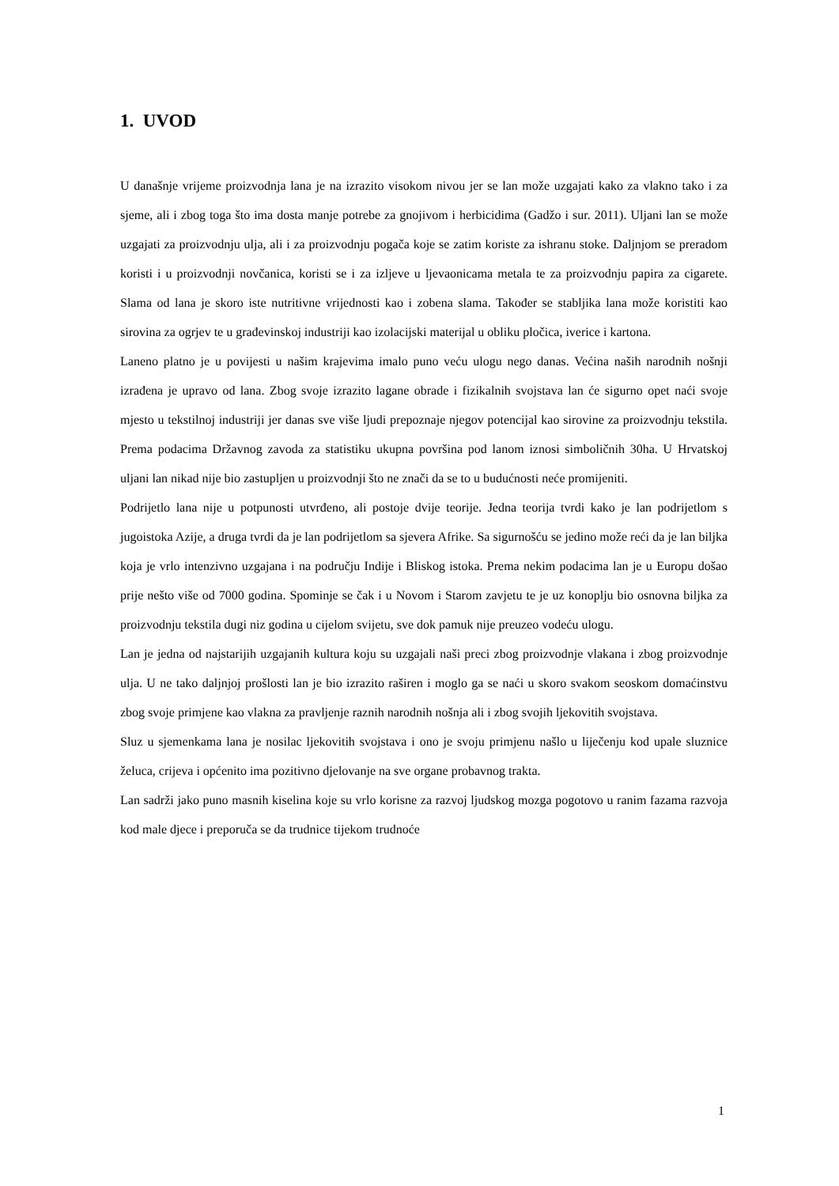1. UVOD
U današnje vrijeme proizvodnja lana je na izrazito visokom nivou jer se lan može uzgajati kako za vlakno tako i za sjeme, ali i zbog toga što ima dosta manje potrebe za gnojivom i herbicidima (Gadžo i sur. 2011). Uljani lan se može uzgajati za proizvodnju ulja, ali i za proizvodnju pogača koje se zatim koriste za ishranu stoke. Daljnjom se preradom koristi i u proizvodnji novčanica, koristi se i za izljeve u ljevaonicama metala te za proizvodnju papira za cigarete. Slama od lana je skoro iste nutritivne vrijednosti kao i zobena slama. Također se stabljika lana može koristiti kao sirovina za ogrjev te u građevinskoj industriji kao izolacijski materijal u obliku pločica, iverice i kartona.
Laneno platno je u povijesti u našim krajevima imalo puno veću ulogu nego danas. Većina naših narodnih nošnji izrađena je upravo od lana. Zbog svoje izrazito lagane obrade i fizikalnih svojstava lan će sigurno opet naći svoje mjesto u tekstilnoj industriji jer danas sve više ljudi prepoznaje njegov potencijal kao sirovine za proizvodnju tekstila. Prema podacima Državnog zavoda za statistiku ukupna površina pod lanom iznosi simboličnih 30ha. U Hrvatskoj uljani lan nikad nije bio zastupljen u proizvodnji što ne znači da se to u budućnosti neće promijeniti.
Podrijetlo lana nije u potpunosti utvrđeno, ali postoje dvije teorije. Jedna teorija tvrdi kako je lan podrijetlom s jugoistoka Azije, a druga tvrdi da je lan podrijetlom sa sjevera Afrike. Sa sigurnošću se jedino može reći da je lan biljka koja je vrlo intenzivno uzgajana i na području Indije i Bliskog istoka. Prema nekim podacima lan je u Europu došao prije nešto više od 7000 godina. Spominje se čak i u Novom i Starom zavjetu te je uz konoplju bio osnovna biljka za proizvodnju tekstila dugi niz godina u cijelom svijetu, sve dok pamuk nije preuzeo vodeću ulogu.
Lan je jedna od najstarijih uzgajanih kultura koju su uzgajali naši preci zbog proizvodnje vlakana i zbog proizvodnje ulja. U ne tako daljnjoj prošlosti lan je bio izrazito raširen i moglo ga se naći u skoro svakom seoskom domaćinstvu zbog svoje primjene kao vlakna za pravljenje raznih narodnih nošnja ali i zbog svojih ljekovitih svojstava.
Sluz u sjemenkama lana je nosilac ljekovitih svojstava i ono je svoju primjenu našlo u liječenju kod upale sluznice želuca, crijeva i općenito ima pozitivno djelovanje na sve organe probavnog trakta.
Lan sadrži jako puno masnih kiselina koje su vrlo korisne za razvoj ljudskog mozga pogotovo u ranim fazama razvoja kod male djece i preporuča se da trudnice tijekom trudnoće
1